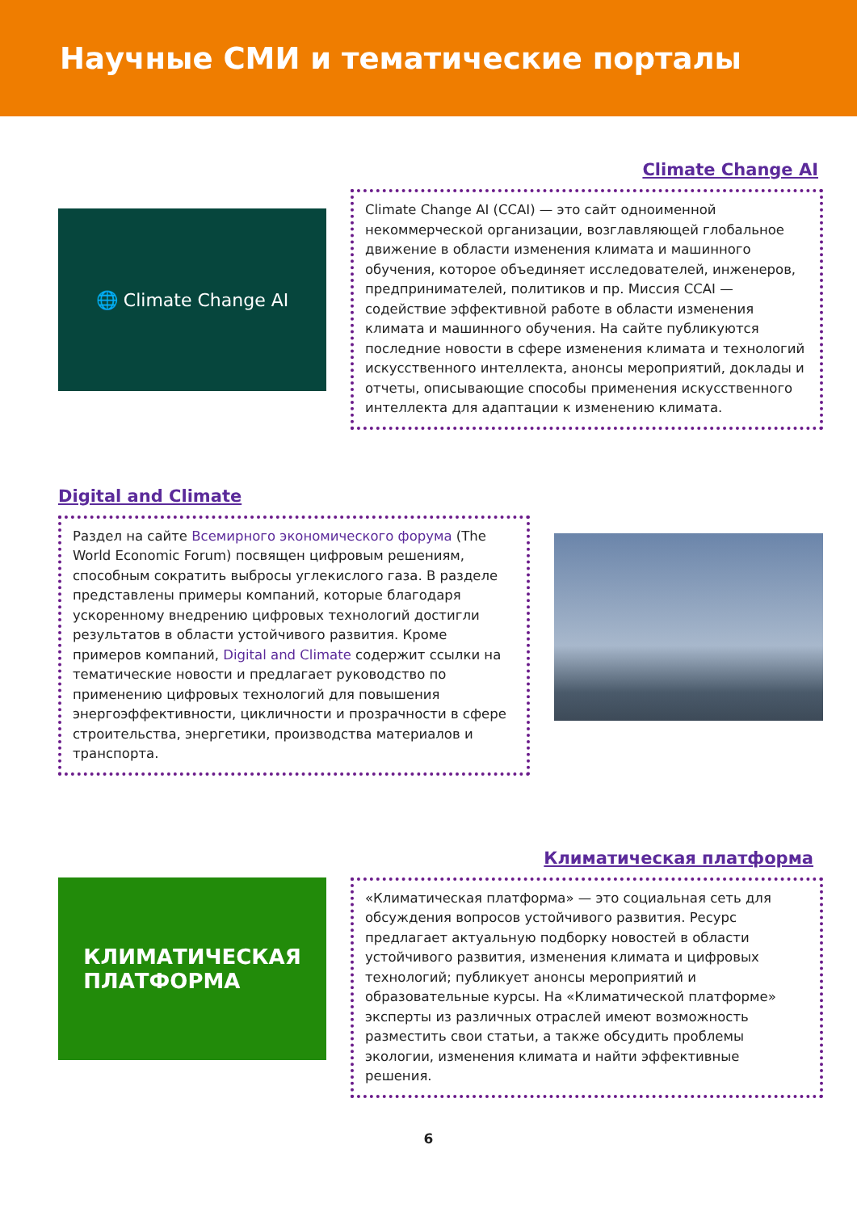Научные СМИ и тематические порталы
Climate Change AI
🌐 Climate Change AI
Climate Change AI (CCAI) — это сайт одноименной некоммерческой организации, возглавляющей глобальное движение в области изменения климата и машинного обучения, которое объединяет исследователей, инженеров, предпринимателей, политиков и пр. Миссия CCAI — содействие эффективной работе в области изменения климата и машинного обучения. На сайте публикуются последние новости в сфере изменения климата и технологий искусственного интеллекта, анонсы мероприятий, доклады и отчеты, описывающие способы применения искусственного интеллекта для адаптации к изменению климата.
Digital and Climate
Раздел на сайте Всемирного экономического форума (The World Economic Forum) посвящен цифровым решениям, способным сократить выбросы углекислого газа. В разделе представлены примеры компаний, которые благодаря ускоренному внедрению цифровых технологий достигли результатов в области устойчивого развития. Кроме примеров компаний, Digital and Climate содержит ссылки на тематические новости и предлагает руководство по применению цифровых технологий для повышения энергоэффективности, цикличности и прозрачности в сфере строительства, энергетики, производства материалов и транспорта.
Климатическая платформа
КЛИМАТИЧЕСКАЯ
ПЛАТФОРМА
«Климатическая платформа» — это социальная сеть для обсуждения вопросов устойчивого развития. Ресурс предлагает актуальную подборку новостей в области устойчивого развития, изменения климата и цифровых технологий; публикует анонсы мероприятий и образовательные курсы. На «Климатической платформе» эксперты из различных отраслей имеют возможность разместить свои статьи, а также обсудить проблемы экологии, изменения климата и найти эффективные решения.
6